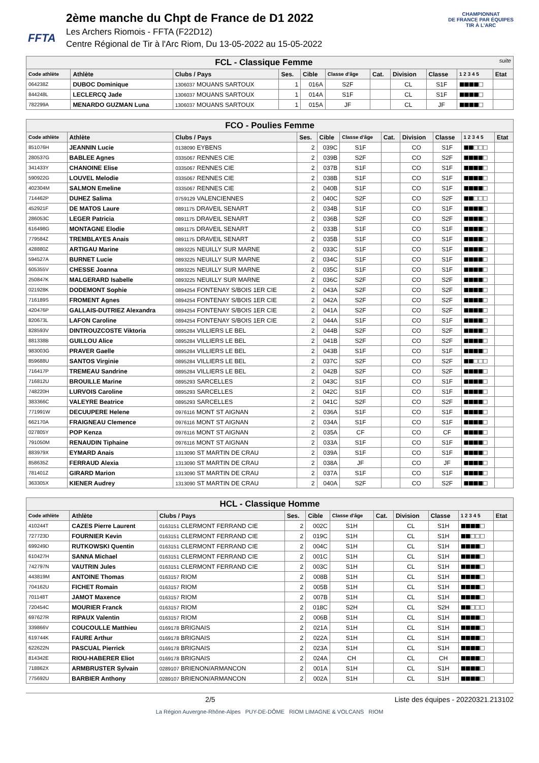FFTA
2ème manche du Chpt de France de D1 2022
Les Archers Riomois - FFTA (F22D12)
Centre Régional de Tir à l'Arc Riom, Du 13-05-2022 au 15-05-2022
CHAMPIONNAT
DE FRANCE PAR ÉQUIPES
TIR À L'ARC
| FCL - Classique Femme suite | | | | | | | | | | |
| Code athlète | Athlète | Clubs / Pays | Ses. | Cible | Classe d'âge | Cat. | Division | Classe | 1 2 3 4 5 | Etat |
| 064238Z | DUBOC Dominique | 1306037 MOUANS SARTOUX | 1 | 016A | S2F | | CL | S1F | ■■■■□ | |
| 844248L | LECLERCQ Jade | 1306037 MOUANS SARTOUX | 1 | 014A | S1F | | CL | S1F | ■■■■□ | |
| 782299A | MENARDO GUZMAN Luna | 1306037 MOUANS SARTOUX | 1 | 015A | JF | | CL | JF | ■■■■□ | |
| FCO - Poulies Femme | | | | | | | | | | |
| Code athlète | Athlète | Clubs / Pays | Ses. | Cible | Classe d'âge | Cat. | Division | Classe | 1 2 3 4 5 | Etat |
| 851076H | JEANNIN Lucie | 0138090 EYBENS | 2 | 039C | S1F | | CO | S1F | ■■□□□ | |
| 280537G | BABLEE Agnes | 0335067 RENNES CIE | 2 | 039B | S2F | | CO | S2F | ■■■■□ | |
| 341433Y | CHANOINE Elise | 0335067 RENNES CIE | 2 | 037B | S1F | | CO | S1F | ■■■■□ | |
| 590922G | LOUVEL Melodie | 0335067 RENNES CIE | 2 | 038B | S1F | | CO | S1F | ■■■■□ | |
| 402304M | SALMON Emeline | 0335067 RENNES CIE | 2 | 040B | S1F | | CO | S1F | ■■■■□ | |
| 714462P | DUHEZ Salima | 0759129 VALENCIENNES | 2 | 040C | S2F | | CO | S2F | ■■□□□ | |
| 452921F | DE MATOS Laure | 0891175 DRAVEIL SENART | 2 | 034B | S1F | | CO | S1F | ■■■■□ | |
| 286053C | LEGER Patricia | 0891175 DRAVEIL SENART | 2 | 036B | S2F | | CO | S2F | ■■■■□ | |
| 616498G | MONTAGNE Elodie | 0891175 DRAVEIL SENART | 2 | 033B | S1F | | CO | S1F | ■■■■□ | |
| 779584Z | TREMBLAYES Anais | 0891175 DRAVEIL SENART | 2 | 035B | S1F | | CO | S1F | ■■■■□ | |
| 428880Z | ARTIGAU Marine | 0893225 NEUILLY SUR MARNE | 2 | 033C | S1F | | CO | S1F | ■■■■□ | |
| 594527A | BURNET Lucie | 0893225 NEUILLY SUR MARNE | 2 | 034C | S1F | | CO | S1F | ■■■■□ | |
| 605355V | CHESSE Joanna | 0893225 NEUILLY SUR MARNE | 2 | 035C | S1F | | CO | S1F | ■■■■□ | |
| 250847K | MALGERARD Isabelle | 0893225 NEUILLY SUR MARNE | 2 | 036C | S2F | | CO | S2F | ■■■■□ | |
| 021928K | DODEMONT Sophie | 0894254 FONTENAY S/BOIS 1ER CIE | 2 | 043A | S2F | | CO | S2F | ■■■■□ | |
| 716189S | FROMENT Agnes | 0894254 FONTENAY S/BOIS 1ER CIE | 2 | 042A | S2F | | CO | S2F | ■■■■□ | |
| 420476P | GALLAIS-DUTRIEZ Alexandra | 0894254 FONTENAY S/BOIS 1ER CIE | 2 | 041A | S2F | | CO | S2F | ■■■■□ | |
| 820673L | LAFON Caroline | 0894254 FONTENAY S/BOIS 1ER CIE | 2 | 044A | S1F | | CO | S1F | ■■■■□ | |
| 828593V | DINTROUZCOSTE Viktoria | 0895284 VILLIERS LE BEL | 2 | 044B | S2F | | CO | S2F | ■■■■□ | |
| 881338B | GUILLOU Alice | 0895284 VILLIERS LE BEL | 2 | 041B | S2F | | CO | S2F | ■■■■□ | |
| 983003G | PRAVER Gaelle | 0895284 VILLIERS LE BEL | 2 | 043B | S1F | | CO | S1F | ■■■■□ | |
| 859688U | SANTOS Virginie | 0895284 VILLIERS LE BEL | 2 | 037C | S2F | | CO | S2F | ■■□□□ | |
| 716417P | TREMEAU Sandrine | 0895284 VILLIERS LE BEL | 2 | 042B | S2F | | CO | S2F | ■■■■□ | |
| 716812U | BROUILLE Marine | 0895293 SARCELLES | 2 | 043C | S1F | | CO | S1F | ■■■■□ | |
| 748220H | LURVOIS Caroline | 0895293 SARCELLES | 2 | 042C | S1F | | CO | S1F | ■■■■□ | |
| 383366C | VALEYRE Beatrice | 0895293 SARCELLES | 2 | 041C | S2F | | CO | S2F | ■■■■□ | |
| 771991W | DECUUPERE Helene | 0976116 MONT ST AIGNAN | 2 | 036A | S1F | | CO | S1F | ■■■■□ | |
| 662170A | FRAIGNEAU Clemence | 0976116 MONT ST AIGNAN | 2 | 034A | S1F | | CO | S1F | ■■■■□ | |
| 027805Y | POP Kenza | 0976116 MONT ST AIGNAN | 2 | 035A | CF | | CO | CF | ■■■■□ | |
| 791050M | RENAUDIN Tiphaine | 0976116 MONT ST AIGNAN | 2 | 033A | S1F | | CO | S1F | ■■■■□ | |
| 883979X | EYMARD Anais | 1313090 ST MARTIN DE CRAU | 2 | 039A | S1F | | CO | S1F | ■■■■□ | |
| 858635Z | FERRAUD Alexia | 1313090 ST MARTIN DE CRAU | 2 | 038A | JF | | CO | JF | ■■■■□ | |
| 781401Z | GIRARD Marion | 1313090 ST MARTIN DE CRAU | 2 | 037A | S1F | | CO | S1F | ■■■■□ | |
| 363305X | KIENER Audrey | 1313090 ST MARTIN DE CRAU | 2 | 040A | S2F | | CO | S2F | ■■■■□ | |
| HCL - Classique Homme | | | | | | | | | | |
| Code athlète | Athlète | Clubs / Pays | Ses. | Cible | Classe d'âge | Cat. | Division | Classe | 1 2 3 4 5 | Etat |
| 410244T | CAZES Pierre Laurent | 0163151 CLERMONT FERRAND CIE | 2 | 002C | S1H | | CL | S1H | ■■■■□ | |
| 727723D | FOURNIER Kevin | 0163151 CLERMONT FERRAND CIE | 2 | 019C | S1H | | CL | S1H | ■■□□□ | |
| 699249D | RUTKOWSKI Quentin | 0163151 CLERMONT FERRAND CIE | 2 | 004C | S1H | | CL | S1H | ■■■■□ | |
| 610427H | SANNA Michael | 0163151 CLERMONT FERRAND CIE | 2 | 001C | S1H | | CL | S1H | ■■■■□ | |
| 742797N | VAUTRIN Jules | 0163151 CLERMONT FERRAND CIE | 2 | 003C | S1H | | CL | S1H | ■■■■□ | |
| 443819M | ANTOINE Thomas | 0163157 RIOM | 2 | 008B | S1H | | CL | S1H | ■■■■□ | |
| 704162U | FICHET Romain | 0163157 RIOM | 2 | 005B | S1H | | CL | S1H | ■■■■□ | |
| 701148T | JAMOT Maxence | 0163157 RIOM | 2 | 007B | S1H | | CL | S1H | ■■■■□ | |
| 720454C | MOURIER Franck | 0163157 RIOM | 2 | 018C | S2H | | CL | S2H | ■■□□□ | |
| 697627R | RIPAUX Valentin | 0163157 RIOM | 2 | 006B | S1H | | CL | S1H | ■■■■□ | |
| 339866V | COUCOULLE Matthieu | 0169178 BRIGNAIS | 2 | 021A | S1H | | CL | S1H | ■■■■□ | |
| 619744K | FAURE Arthur | 0169178 BRIGNAIS | 2 | 022A | S1H | | CL | S1H | ■■■■□ | |
| 622622N | PASCUAL Pierrick | 0169178 BRIGNAIS | 2 | 023A | S1H | | CL | S1H | ■■■■□ | |
| 814342E | RIOU-HABERER Eliot | 0169178 BRIGNAIS | 2 | 024A | CH | | CL | CH | ■■■■□ | |
| 718862X | ARMBRUSTER Sylvain | 0289107 BRIENON/ARMANCON | 2 | 001A | S1H | | CL | S1H | ■■■■□ | |
| 775692U | BARBIER Anthony | 0289107 BRIENON/ARMANCON | 2 | 002A | S1H | | CL | S1H | ■■■■□ | |
2/5 Liste des équipes - 20220321.213102
La Région Auvergne-Rhône-Alpes PUY-DE-DÔME RIOM LIMAGNE & VOLCANS RIOM